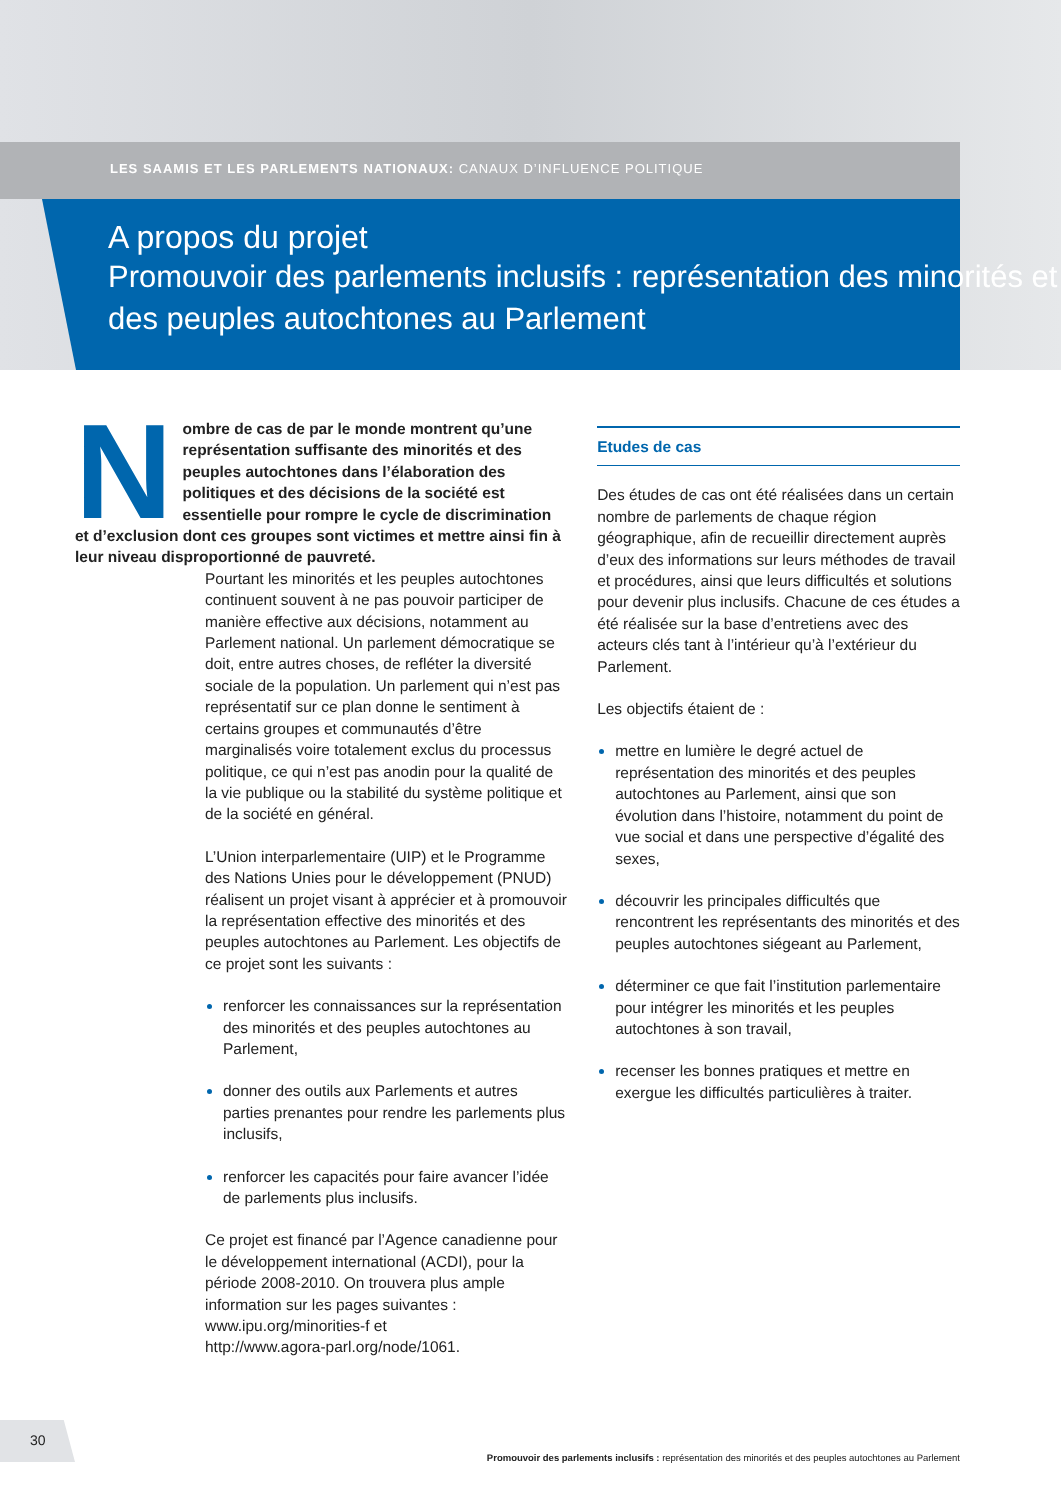LES SAAMIS ET LES PARLEMENTS NATIONAUX: CANAUX D’INFLUENCE POLITIQUE
A propos du projet
Promouvoir des parlements inclusifs : représentation des minorités et des peuples autochtones au Parlement
Nombre de cas de par le monde montrent qu’une représentation suffisante des minorités et des peuples autochtones dans l’élaboration des politiques et des décisions de la société est essentielle pour rompre le cycle de discrimination et d’exclusion dont ces groupes sont victimes et mettre ainsi fin à leur niveau disproportionné de pauvreté.
Pourtant les minorités et les peuples autochtones continuent souvent à ne pas pouvoir participer de manière effective aux décisions, notamment au Parlement national. Un parlement démocratique se doit, entre autres choses, de refléter la diversité sociale de la population. Un parlement qui n’est pas représentatif sur ce plan donne le sentiment à certains groupes et communautés d’être marginalisés voire totalement exclus du processus politique, ce qui n’est pas anodin pour la qualité de la vie publique ou la stabilité du système politique et de la société en général.
L’Union interparlementaire (UIP) et le Programme des Nations Unies pour le développement (PNUD) réalisent un projet visant à apprécier et à promouvoir la représentation effective des minorités et des peuples autochtones au Parlement. Les objectifs de ce projet sont les suivants :
renforcer les connaissances sur la représentation des minorités et des peuples autochtones au Parlement,
donner des outils aux Parlements et autres parties prenantes pour rendre les parlements plus inclusifs,
renforcer les capacités pour faire avancer l’idée de parlements plus inclusifs.
Ce projet est financé par l’Agence canadienne pour le développement international (ACDI), pour la période 2008-2010. On trouvera plus ample information sur les pages suivantes :
www.ipu.org/minorities-f et
http://www.agora-parl.org/node/1061.
Etudes de cas
Des études de cas ont été réalisées dans un certain nombre de parlements de chaque région géographique, afin de recueillir directement auprès d’eux des informations sur leurs méthodes de travail et procédures, ainsi que leurs difficultés et solutions pour devenir plus inclusifs. Chacune de ces études a été réalisée sur la base d’entretiens avec des acteurs clés tant à l’intérieur qu’à l’extérieur du Parlement.
Les objectifs étaient de :
mettre en lumière le degré actuel de représentation des minorités et des peuples autochtones au Parlement, ainsi que son évolution dans l’histoire, notamment du point de vue social et dans une perspective d’égalité des sexes,
découvrir les principales difficultés que rencontrent les représentants des minorités et des peuples autochtones siégeant au Parlement,
déterminer ce que fait l’institution parlementaire pour intégrer les minorités et les peuples autochtones à son travail,
recenser les bonnes pratiques et mettre en exergue les difficultés particulières à traiter.
30
Promouvoir des parlements inclusifs : représentation des minorités et des peuples autochtones au Parlement